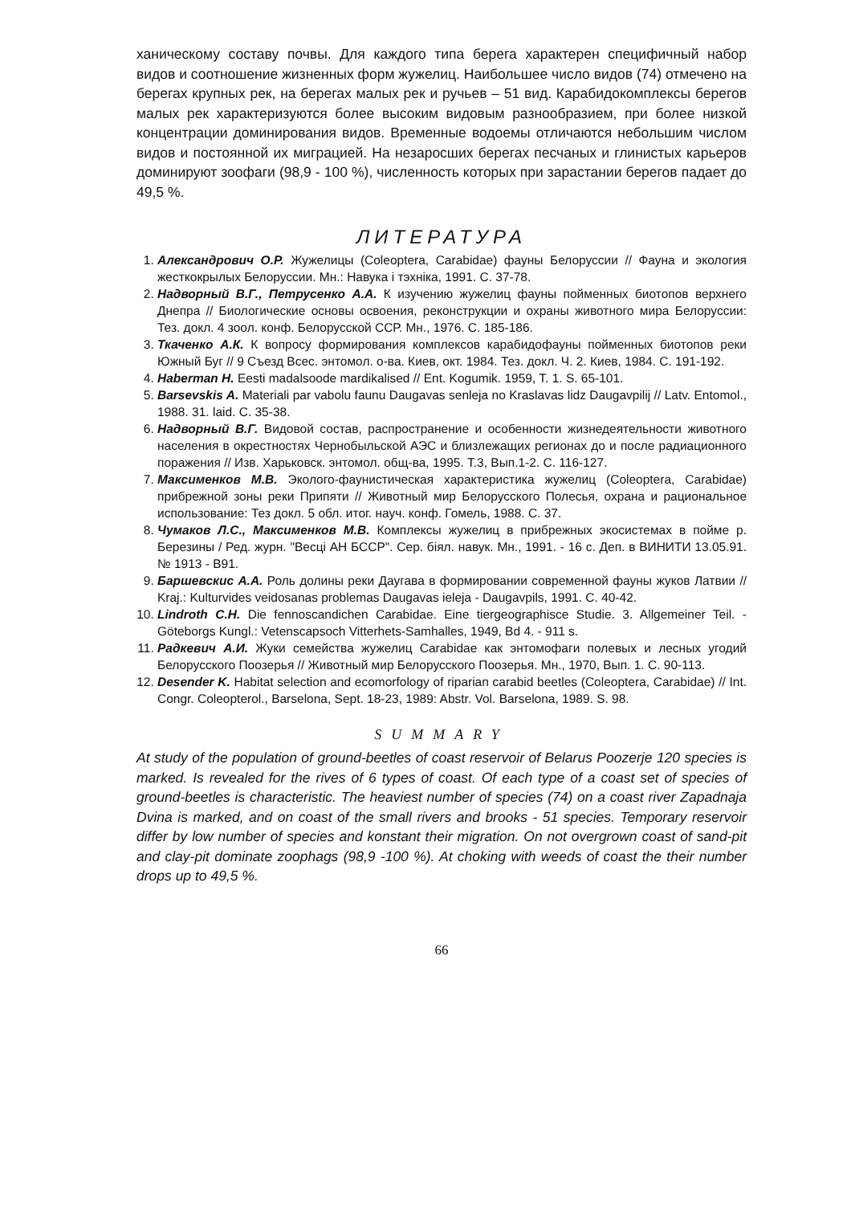ханическому составу почвы. Для каждого типа берега характерен специфичный набор видов и соотношение жизненных форм жужелиц. Наибольшее число видов (74) отмечено на берегах крупных рек, на берегах малых рек и ручьев – 51 вид. Карабидокомплексы берегов малых рек характеризуются более высоким видовым разнообразием, при более низкой концентрации доминирования видов. Временные водоемы отличаются небольшим числом видов и постоянной их миграцией. На незаросших берегах песчаных и глинистых карьеров доминируют зоофаги (98,9 - 100 %), численность которых при зарастании берегов падает до 49,5 %.
ЛИТЕРАТУРА
1. Александрович О.Р. Жужелицы (Coleoptera, Carabidae) фауны Белоруссии // Фауна и экология жесткокрылых Белоруссии. Мн.: Навука і тэхніка, 1991. С. 37-78.
2. Надворный В.Г., Петрусенко А.А. К изучению жужелиц фауны пойменных биотопов верхнего Днепра // Биологические основы освоения, реконструкции и охраны животного мира Белоруссии: Тез. докл. 4 зоол. конф. Белорусской ССР. Мн., 1976. С. 185-186.
3. Ткаченко А.К. К вопросу формирования комплексов карабидофауны пойменных биотопов реки Южный Буг // 9 Съезд Всес. энтомол. о-ва. Киев, окт. 1984. Тез. докл. Ч. 2. Киев, 1984. С. 191-192.
4. Haberman H. Eesti madalsoode mardikalised // Ent. Kogumik. 1959, T. 1. S. 65-101.
5. Barsevskis A. Materiali par vabolu faunu Daugavas senleja no Kraslavas lidz Daugavpilij // Latv. Entomol., 1988. 31. laid. C. 35-38.
6. Надворный В.Г. Видовой состав, распространение и особенности жизнедеятельности животного населения в окрестностях Чернобыльской АЭС и близлежащих регионах до и после радиационного поражения // Изв. Харьковск. энтомол. общ-ва, 1995. Т.3, Вып.1-2. С. 116-127.
7. Максименков М.В. Эколого-фаунистическая характеристика жужелиц (Coleoptera, Carabidae) прибрежной зоны реки Припяти // Животный мир Белорусского Полесья, охрана и рациональное использование: Тез докл. 5 обл. итог. науч. конф. Гомель, 1988. С. 37.
8. Чумаков Л.С., Максименков М.В. Комплексы жужелиц в прибрежных экосистемах в пойме р. Березины / Ред. журн. "Весці АН БССР". Сер. біял. навук. Мн., 1991. - 16 с. Деп. в ВИНИТИ 13.05.91. № 1913 - В91.
9. Баршевскис А.А. Роль долины реки Даугава в формировании современной фауны жуков Латвии // Kraj.: Kulturvides veidosanas problemas Daugavas ieleja - Daugavpils, 1991. С. 40-42.
10. Lindroth C.H. Die fennoscandichen Carabidae. Eine tiergeographisce Studie. 3. Allgemeiner Teil. - Göteborgs Kungl.: Vetenscapsoch Vitterhets-Samhalles, 1949, Bd 4. - 911 s.
11. Радкевич А.И. Жуки семейства жужелиц Carabidae как энтомофаги полевых и лесных угодий Белорусского Поозерья // Животный мир Белорусского Поозерья. Мн., 1970, Вып. 1. С. 90-113.
12. Desender K. Habitat selection and ecomorfology of riparian carabid beetles (Coleoptera, Carabidae) // Int. Congr. Coleopterol., Barselona, Sept. 18-23, 1989: Abstr. Vol. Barselona, 1989. S. 98.
SUMMARY
At study of the population of ground-beetles of coast reservoir of Belarus Poozerje 120 species is marked. Is revealed for the rives of 6 types of coast. Of each type of a coast set of species of ground-beetles is characteristic. The heaviest number of species (74) on a coast river Zapadnaja Dvina is marked, and on coast of the small rivers and brooks - 51 species. Temporary reservoir differ by low number of species and konstant their migration. On not overgrown coast of sand-pit and clay-pit dominate zoophags (98,9 -100 %). At choking with weeds of coast the their number drops up to 49,5 %.
66